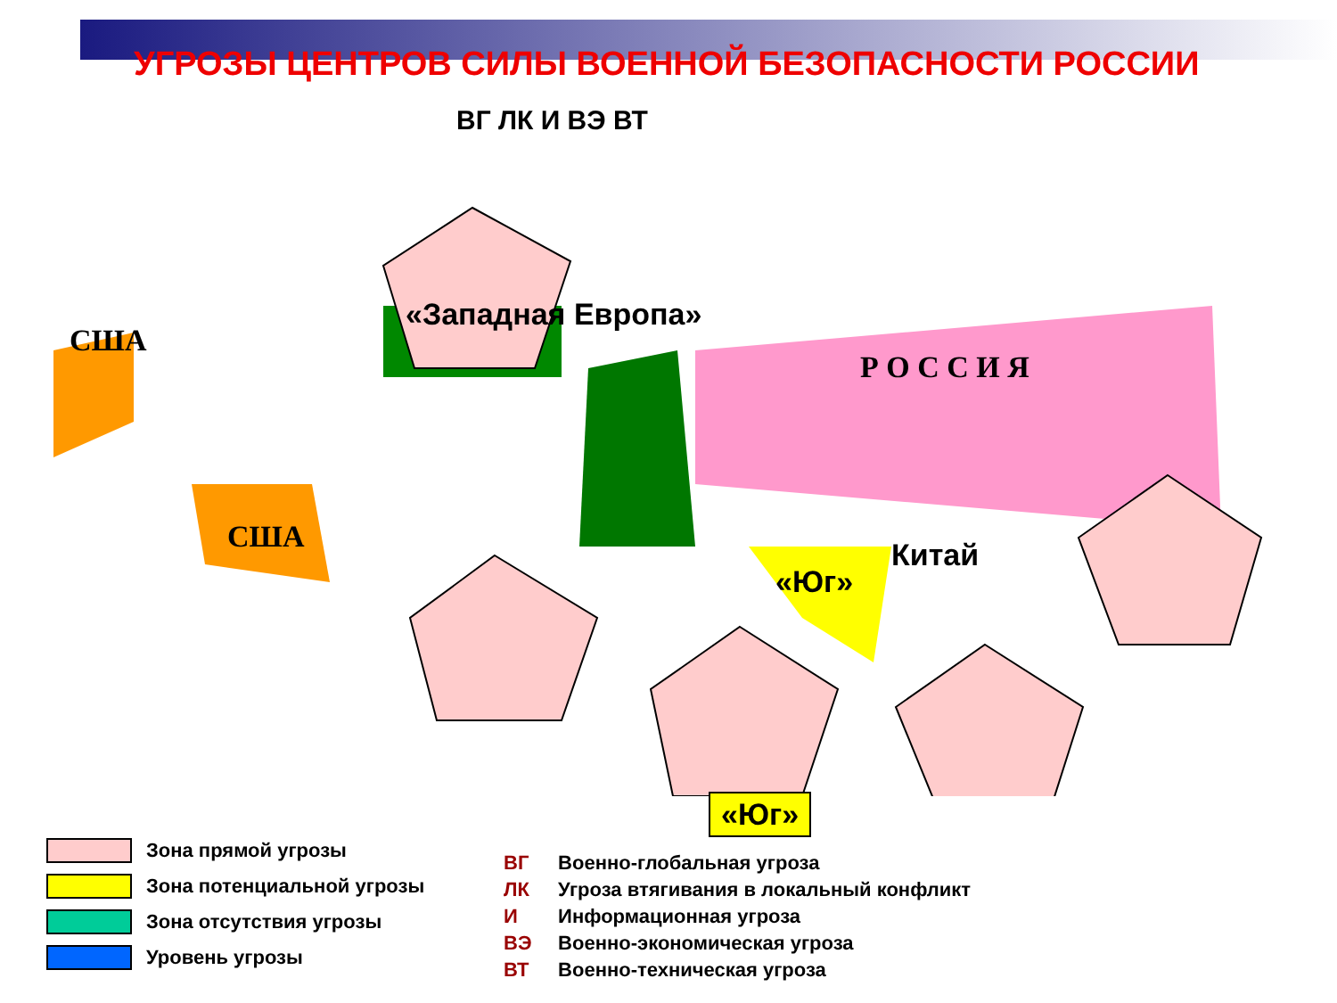УГРОЗЫ ЦЕНТРОВ СИЛЫ ВОЕННОЙ БЕЗОПАСНОСТИ РОССИИ
США
США
«Западная Европа»
Р О С С И Я
Китай
«Юг»
«Юг»
ВГ ЛК И ВЭ ВТ
Зона прямой угрозы
Зона потенциальной угрозы
Зона отсутствия угрозы
Уровень угрозы
ВГ Военно-глобальная угроза
ЛК Угроза втягивания в локальный конфликт
И Информационная угроза
ВЭ Военно-экономическая угроза
ВТ Военно-техническая угроза